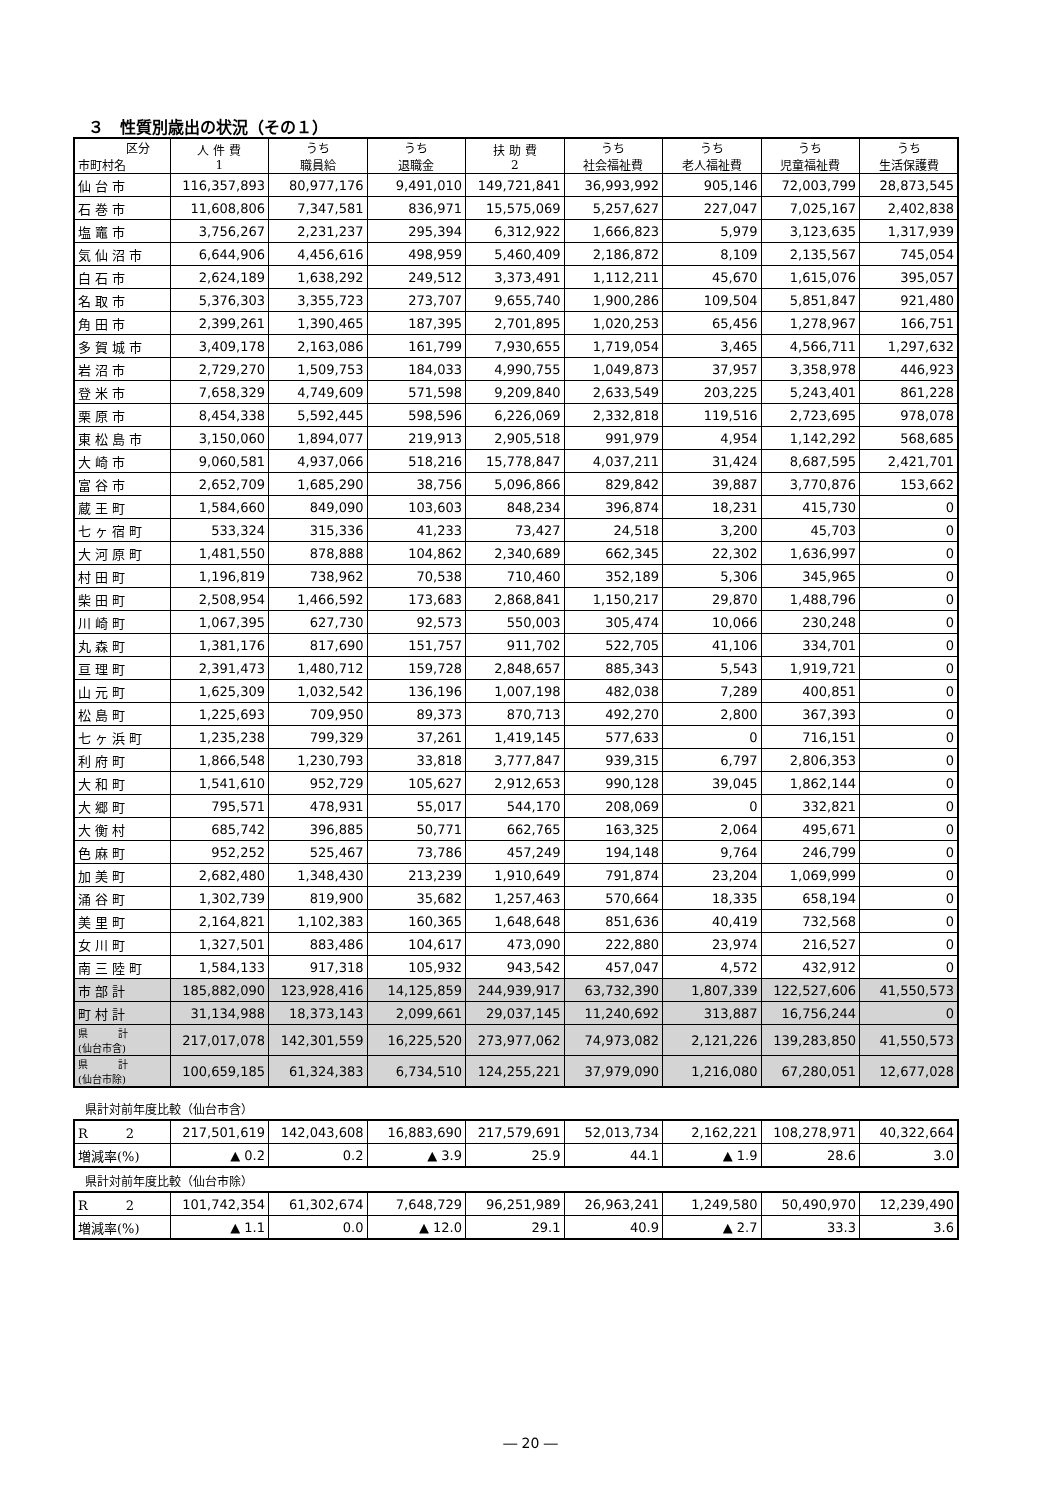３　性質別歳出の状況（その１）
| 区分 市町村名 | 人 件 費 1 | うち 職員給 | うち 退職金 | 扶 助 費 2 | うち 社会福祉費 | うち 老人福祉費 | うち 児童福祉費 | うち 生活保護費 |
| --- | --- | --- | --- | --- | --- | --- | --- | --- |
| 仙台市 | 116,357,893 | 80,977,176 | 9,491,010 | 149,721,841 | 36,993,992 | 905,146 | 72,003,799 | 28,873,545 |
| 石巻市 | 11,608,806 | 7,347,581 | 836,971 | 15,575,069 | 5,257,627 | 227,047 | 7,025,167 | 2,402,838 |
| 塩竈市 | 3,756,267 | 2,231,237 | 295,394 | 6,312,922 | 1,666,823 | 5,979 | 3,123,635 | 1,317,939 |
| 気仙沼市 | 6,644,906 | 4,456,616 | 498,959 | 5,460,409 | 2,186,872 | 8,109 | 2,135,567 | 745,054 |
| 白石市 | 2,624,189 | 1,638,292 | 249,512 | 3,373,491 | 1,112,211 | 45,670 | 1,615,076 | 395,057 |
| 名取市 | 5,376,303 | 3,355,723 | 273,707 | 9,655,740 | 1,900,286 | 109,504 | 5,851,847 | 921,480 |
| 角田市 | 2,399,261 | 1,390,465 | 187,395 | 2,701,895 | 1,020,253 | 65,456 | 1,278,967 | 166,751 |
| 多賀城市 | 3,409,178 | 2,163,086 | 161,799 | 7,930,655 | 1,719,054 | 3,465 | 4,566,711 | 1,297,632 |
| 岩沼市 | 2,729,270 | 1,509,753 | 184,033 | 4,990,755 | 1,049,873 | 37,957 | 3,358,978 | 446,923 |
| 登米市 | 7,658,329 | 4,749,609 | 571,598 | 9,209,840 | 2,633,549 | 203,225 | 5,243,401 | 861,228 |
| 栗原市 | 8,454,338 | 5,592,445 | 598,596 | 6,226,069 | 2,332,818 | 119,516 | 2,723,695 | 978,078 |
| 東松島市 | 3,150,060 | 1,894,077 | 219,913 | 2,905,518 | 991,979 | 4,954 | 1,142,292 | 568,685 |
| 大崎市 | 9,060,581 | 4,937,066 | 518,216 | 15,778,847 | 4,037,211 | 31,424 | 8,687,595 | 2,421,701 |
| 富谷市 | 2,652,709 | 1,685,290 | 38,756 | 5,096,866 | 829,842 | 39,887 | 3,770,876 | 153,662 |
| 蔵王町 | 1,584,660 | 849,090 | 103,603 | 848,234 | 396,874 | 18,231 | 415,730 | 0 |
| 七ヶ宿町 | 533,324 | 315,336 | 41,233 | 73,427 | 24,518 | 3,200 | 45,703 | 0 |
| 大河原町 | 1,481,550 | 878,888 | 104,862 | 2,340,689 | 662,345 | 22,302 | 1,636,997 | 0 |
| 村田町 | 1,196,819 | 738,962 | 70,538 | 710,460 | 352,189 | 5,306 | 345,965 | 0 |
| 柴田町 | 2,508,954 | 1,466,592 | 173,683 | 2,868,841 | 1,150,217 | 29,870 | 1,488,796 | 0 |
| 川崎町 | 1,067,395 | 627,730 | 92,573 | 550,003 | 305,474 | 10,066 | 230,248 | 0 |
| 丸森町 | 1,381,176 | 817,690 | 151,757 | 911,702 | 522,705 | 41,106 | 334,701 | 0 |
| 亘理町 | 2,391,473 | 1,480,712 | 159,728 | 2,848,657 | 885,343 | 5,543 | 1,919,721 | 0 |
| 山元町 | 1,625,309 | 1,032,542 | 136,196 | 1,007,198 | 482,038 | 7,289 | 400,851 | 0 |
| 松島町 | 1,225,693 | 709,950 | 89,373 | 870,713 | 492,270 | 2,800 | 367,393 | 0 |
| 七ヶ浜町 | 1,235,238 | 799,329 | 37,261 | 1,419,145 | 577,633 | 0 | 716,151 | 0 |
| 利府町 | 1,866,548 | 1,230,793 | 33,818 | 3,777,847 | 939,315 | 6,797 | 2,806,353 | 0 |
| 大和町 | 1,541,610 | 952,729 | 105,627 | 2,912,653 | 990,128 | 39,045 | 1,862,144 | 0 |
| 大郷町 | 795,571 | 478,931 | 55,017 | 544,170 | 208,069 | 0 | 332,821 | 0 |
| 大衡村 | 685,742 | 396,885 | 50,771 | 662,765 | 163,325 | 2,064 | 495,671 | 0 |
| 色麻町 | 952,252 | 525,467 | 73,786 | 457,249 | 194,148 | 9,764 | 246,799 | 0 |
| 加美町 | 2,682,480 | 1,348,430 | 213,239 | 1,910,649 | 791,874 | 23,204 | 1,069,999 | 0 |
| 涌谷町 | 1,302,739 | 819,900 | 35,682 | 1,257,463 | 570,664 | 18,335 | 658,194 | 0 |
| 美里町 | 2,164,821 | 1,102,383 | 160,365 | 1,648,648 | 851,636 | 40,419 | 732,568 | 0 |
| 女川町 | 1,327,501 | 883,486 | 104,617 | 473,090 | 222,880 | 23,974 | 216,527 | 0 |
| 南三陸町 | 1,584,133 | 917,318 | 105,932 | 943,542 | 457,047 | 4,572 | 432,912 | 0 |
| 市部計 | 185,882,090 | 123,928,416 | 14,125,859 | 244,939,917 | 63,732,390 | 1,807,339 | 122,527,606 | 41,550,573 |
| 町村計 | 31,134,988 | 18,373,143 | 2,099,661 | 29,037,145 | 11,240,692 | 313,887 | 16,756,244 | 0 |
| 県 計 (仙台市含) | 217,017,078 | 142,301,559 | 16,225,520 | 273,977,062 | 74,973,082 | 2,121,226 | 139,283,850 | 41,550,573 |
| 県 計 (仙台市除) | 100,659,185 | 61,324,383 | 6,734,510 | 124,255,221 | 37,979,090 | 1,216,080 | 67,280,051 | 12,677,028 |
県計対前年度比較（仙台市含）
| R 2 | 217,501,619 | 142,043,608 | 16,883,690 | 217,579,691 | 52,013,734 | 2,162,221 | 108,278,971 | 40,322,664 |
| 増減率(%) | ▲ 0.2 | 0.2 | ▲ 3.9 | 25.9 | 44.1 | ▲ 1.9 | 28.6 | 3.0 |
県計対前年度比較（仙台市除）
| R 2 | 101,742,354 | 61,302,674 | 7,648,729 | 96,251,989 | 26,963,241 | 1,249,580 | 50,490,970 | 12,239,490 |
| 増減率(%) | ▲ 1.1 | 0.0 | ▲ 12.0 | 29.1 | 40.9 | ▲ 2.7 | 33.3 | 3.6 |
― 20 ―